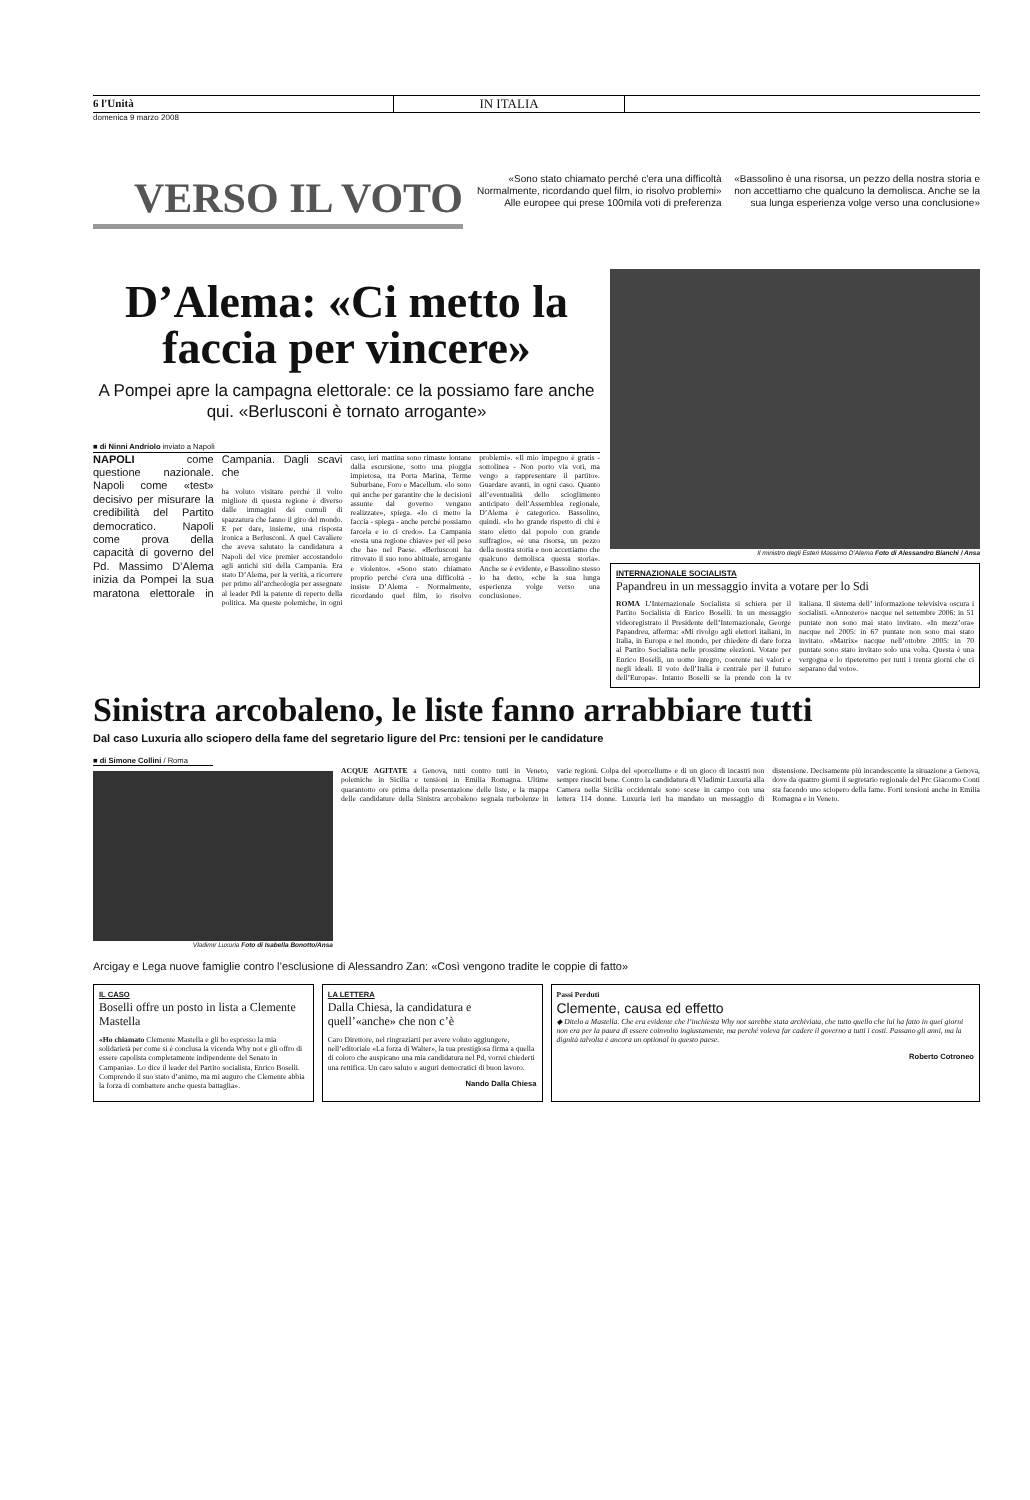6 l'Unità
IN ITALIA
domenica 9 marzo 2008
VERSO IL VOTO
«Sono stato chiamato perché c'era una difficoltà Normalmente, ricordando quel film, io risolvo problemi» Alle europee qui prese 100mila voti di preferenza
«Bassolino è una risorsa, un pezzo della nostra storia e non accettiamo che qualcuno la demolisca. Anche se la sua lunga esperienza volge verso una conclusione»
D’Alema: «Ci metto la faccia per vincere»
A Pompei apre la campagna elettorale: ce la possiamo fare anche qui. «Berlusconi è tornato arrogante»
■ di Ninni Andriolo inviato a Napoli
NAPOLI come questione nazionale. Napoli come «test» decisivo per misurare la credibilità del Partito democratico. Napoli come prova della capacità di governo del Pd. Massimo D’Alema inizia da Pompei la sua maratona elettorale in Campania. Dagli scavi che
ha voluto visitare perché il volto migliore di questa regione è diverso dalle immagini dei cumuli di spazzatura che fanno il giro del mondo. E per dare, insieme, una risposta ironica a Berlusconi. A quel Cavaliere che aveva salutato la candidatura a Napoli del vice premier accostandolo agli antichi siti della Campania. Era stato D’Alema, per la verità, a ricorrere per primo all’archeologia per assegnare al leader Pdl la patente di reperto della politica. Ma queste polemiche, in ogni caso, ieri mattina sono rimaste lontane dalla escursione, sotto una pioggia impietosa, tra Porta Marina, Terme Suburbane, Foro e Macellum. «Io sono qui anche per garantire che le decisioni assunte dal governo vengano realizzate», spiega. «Io ci metto la faccia - spiega - anche perché possiamo farcela e io ci credo». La Campania «resta una regione chiave» per «il peso che ha» nel Paese. «Berlusconi ha ritrovato il suo tono abituale, arrogante e violento». «Sono stato chiamato proprio perché c'era una difficoltà - insiste D’Alema - Normalmente, ricordando quel film, io risolvo problemi». «Il mio impegno è gratis - sottolinea - Non porto via voti, ma vengo a rappresentare il partito». Guardare avanti, in ogni caso. Quanto all’eventualità dello scioglimento anticipato dell’Assemblea regionale, D’Alema è categorico. Bassolino, quindi. «Io ho grande rispetto di chi è stato eletto dal popolo con grande suffragio», «è una risorsa, un pezzo della nostra storia e non accettiamo che qualcuno demolisca questa storia». Anche se è evidente, e Bassolino stesso lo ha detto, «che la sua lunga esperienza volge verso una conclusione».
Il ministro degli Esteri Massimo D’Alema Foto di Alessandro Bianchi / Ansa
INTERNAZIONALE SOCIALISTA
Papandreu in un messaggio invita a votare per lo Sdi
ROMA L’Internazionale Socialista si schiera per il Partito Socialista di Enrico Boselli. In un messaggio videoregistrato il Presidente dell’Internazionale, George Papandreu, afferma: «Mi rivolgo agli elettori italiani, in Italia, in Europa e nel mondo, per chiedere di dare forza al Partito Socialista nelle prossime elezioni. Votate per Enrico Boselli, un uomo integro, coerente nei valori e negli ideali. Il voto dell’Italia è centrale per il futuro dell’Europa». Intanto Boselli se la prende con la tv italiana. Il sistema dell’ informazione televisiva oscura i socialisti. «Annozero» nacque nel settembre 2006: in 51 puntate non sono mai stato invitato. «In mezz’ora» nacque nel 2005: in 67 puntate non sono mai stato invitato. «Matrix» nacque nell’ottobre 2005: in 70 puntate sono stato invitato solo una volta. Questa è una vergogna e lo ripeteremo per tutti i trenta giorni che ci separano dal voto».
Sinistra arcobaleno, le liste fanno arrabbiare tutti
Dal caso Luxuria allo sciopero della fame del segretario ligure del Prc: tensioni per le candidature
■ di Simone Collini / Roma
ACQUE AGITATE a Genova, tutti contro tutti in Veneto, polemiche in Sicilia e tensioni in Emilia Romagna. Ultime quarantotto ore prima della presentazione delle liste, e la mappa delle candidature della Sinistra arcobaleno segnala turbolenze in varie regioni. Colpa del «porcellum» e di un gioco di incastri non sempre riusciti bene. Contro la candidatura di Vladimir Luxuria alla Camera nella Sicilia occidentale sono scese in campo con una lettera 114 donne. Luxuria ieri ha mandato un messaggio di distensione. Decisamente più incandescente la situazione a Genova, dove da quattro giorni il segretario regionale del Prc Giacomo Conti sta facendo uno sciopero della fame. Forti tensioni anche in Emilia Romagna e in Veneto.
Vladimir Luxuria Foto di Isabella Bonotto/Ansa
Arcigay e Lega nuove famiglie contro l’esclusione di Alessandro Zan: «Così vengono tradite le coppie di fatto»
IL CASO
Boselli offre un posto in lista a Clemente Mastella
«Ho chiamato Clemente Mastella e gli ho espresso la mia solidarietà per come si è conclusa la vicenda Why not e gli offro di essere capolista completamente indipendente del Senato in Campania». Lo dice il leader del Partito socialista, Enrico Boselli. Comprendo il suo stato d’animo, ma mi auguro che Clemente abbia la forza di combattere anche questa battaglia».
LA LETTERA
Dalla Chiesa, la candidatura e quell’«anche» che non c’è
Caro Direttore, nel ringraziarti per avere voluto aggiungere, nell’editoriale «La forza di Walter», la tua prestigiosa firma a quella di coloro che auspicano una mia candidatura nel Pd, vorrei chiederti una rettifica. Un caro saluto e auguri democratici di buon lavoro.
Nando Dalla Chiesa
Passi Perduti
Clemente, causa ed effetto
◆ Ditelo a Mastella. Che era evidente che l’inchiesta Why not sarebbe stata archiviata, che tutto quello che lui ha fatto in quei giorni non era per la paura di essere coinvolto ingiustamente, ma perché voleva far cadere il governo a tutti i costi. Passano gli anni, ma la dignità talvolta è ancora un optional in questo paese.
Roberto Cotroneo